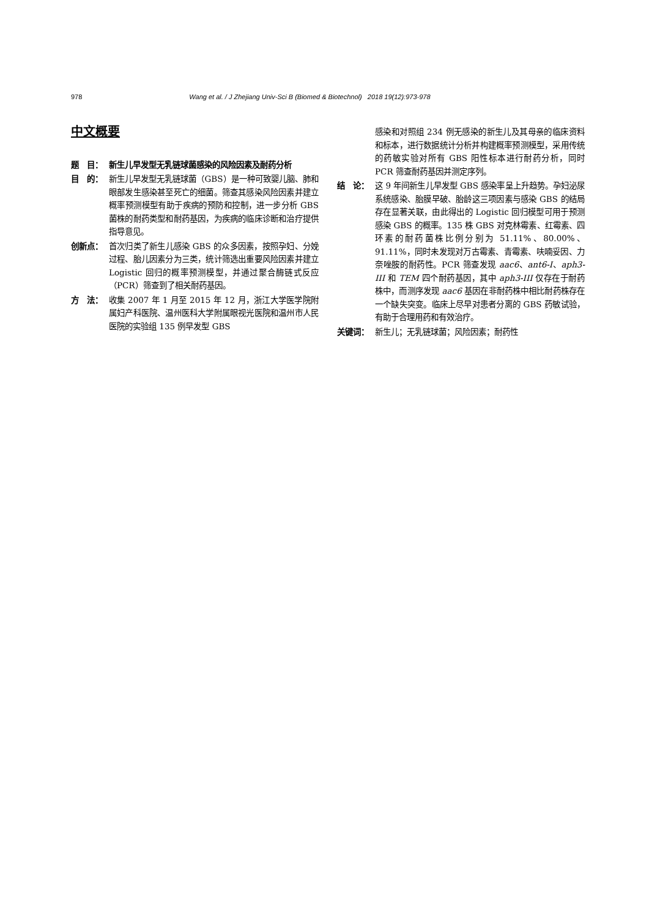978 Wang et al. / J Zhejiang Univ-Sci B (Biomed & Biotechnol) 2018 19(12):973-978
中文概要
题　目： 新生儿早发型无乳链球菌感染的风险因素及耐药分析
目　的： 新生儿早发型无乳链球菌（GBS）是一种可致婴儿脑、肺和眼部发生感染甚至死亡的细菌。筛查其感染风险因素并建立概率预测模型有助于疾病的预防和控制，进一步分析 GBS 菌株的耐药类型和耐药基因，为疾病的临床诊断和治疗提供指导意见。
创新点： 首次归类了新生儿感染 GBS 的众多因素，按照孕妇、分娩过程、胎儿因素分为三类，统计筛选出重要风险因素并建立 Logistic 回归的概率预测模型，并通过聚合酶链式反应（PCR）筛查到了相关耐药基因。
方　法： 收集 2007 年 1 月至 2015 年 12 月，浙江大学医学院附属妇产科医院、温州医科大学附属眼视光医院和温州市人民医院的实验组 135 例早发型 GBS
感染和对照组 234 例无感染的新生儿及其母亲的临床资料和标本，进行数据统计分析并构建概率预测模型，采用传统的药敏实验对所有 GBS 阳性标本进行耐药分析，同时 PCR 筛查耐药基因并测定序列。
结　论： 这 9 年间新生儿早发型 GBS 感染率呈上升趋势。孕妇泌尿系统感染、胎膜早破、胎龄这三项因素与感染 GBS 的结局存在显著关联，由此得出的 Logistic 回归模型可用于预测感染 GBS 的概率。135 株 GBS 对克林霉素、红霉素、四环素的耐药菌株比例分别为 51.11%、80.00%、91.11%，同时未发现对万古霉素、青霉素、呋喃妥因、力奈唑胺的耐药性。PCR 筛查发现 aac6、ant6-I、aph3-III 和 TEM 四个耐药基因，其中 aph3-III 仅存在于耐药株中，而测序发现 aac6 基因在非耐药株中相比耐药株存在一个缺失突变。临床上尽早对患者分离的 GBS 药敏试验，有助于合理用药和有效治疗。
关键词： 新生儿；无乳链球菌；风险因素；耐药性